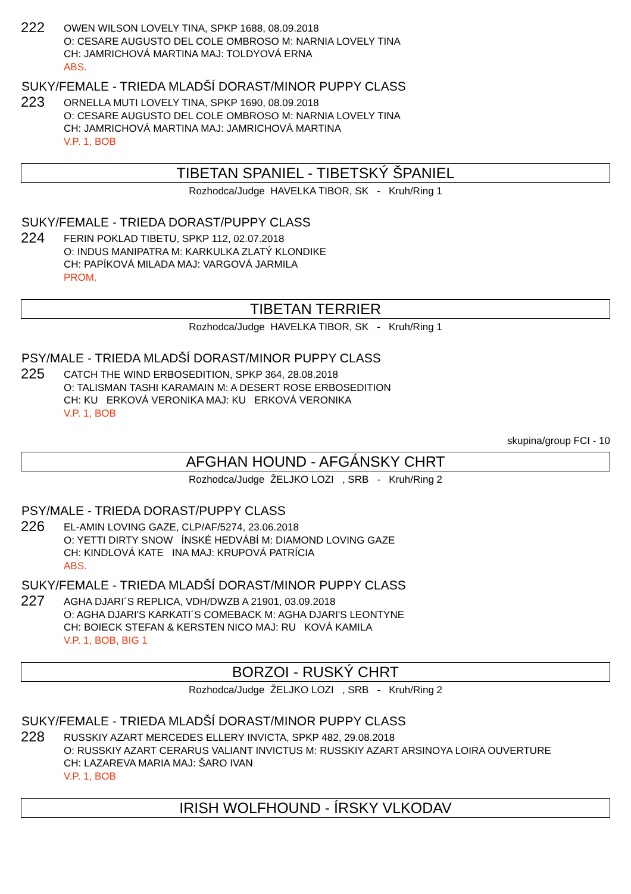222
OWEN WILSON LOVELY TINA, SPKP 1688, 08.09.2018
O: CESARE AUGUSTO DEL COLE OMBROSO M: NARNIA LOVELY TINA
CH: JAMRICHOVÁ MARTINA MAJ: TOLDYOVÁ ERNA
ABS.
SUKY/FEMALE - TRIEDA MLADŠÍ DORAST/MINOR PUPPY CLASS
223
ORNELLA MUTI LOVELY TINA, SPKP 1690, 08.09.2018
O: CESARE AUGUSTO DEL COLE OMBROSO M: NARNIA LOVELY TINA
CH: JAMRICHOVÁ MARTINA MAJ: JAMRICHOVÁ MARTINA
V.P. 1, BOB
TIBETAN SPANIEL - TIBETSKÝ ŠPANIEL
Rozhodca/Judge HAVELKA TIBOR, SK - Kruh/Ring 1
SUKY/FEMALE - TRIEDA DORAST/PUPPY CLASS
224
FERIN POKLAD TIBETU, SPKP 112, 02.07.2018
O: INDUS MANIPATRA M: KARKULKA ZLATÝ KLONDIKE
CH: PAPÍKOVÁ MILADA MAJ: VARGOVÁ JARMILA
PROM.
TIBETAN TERRIER
Rozhodca/Judge HAVELKA TIBOR, SK - Kruh/Ring 1
PSY/MALE - TRIEDA MLADŠÍ DORAST/MINOR PUPPY CLASS
225
CATCH THE WIND ERBOSEDITION, SPKP 364, 28.08.2018
O: TALISMAN TASHI KARAMAIN M: A DESERT ROSE ERBOSEDITION
CH: KU ERKOVÁ VERONIKA MAJ: KU ERKOVÁ VERONIKA
V.P. 1, BOB
skupina/group FCI - 10
AFGHAN HOUND - AFGÁNSKY CHRT
Rozhodca/Judge ŽELJKO LOZI , SRB - Kruh/Ring 2
PSY/MALE - TRIEDA DORAST/PUPPY CLASS
226
EL-AMIN LOVING GAZE, CLP/AF/5274, 23.06.2018
O: YETTI DIRTY SNOW ÍNSKÉ HEDVÁBÍ M: DIAMOND LOVING GAZE
CH: KINDLOVÁ KATE INA MAJ: KRUPOVÁ PATRÍCIA
ABS.
SUKY/FEMALE - TRIEDA MLADŠÍ DORAST/MINOR PUPPY CLASS
227
AGHA DJARI´S REPLICA, VDH/DWZB A 21901, 03.09.2018
O: AGHA DJARI'S KARKATI´S COMEBACK M: AGHA DJARI'S LEONTYNE
CH: BOIECK STEFAN & KERSTEN NICO MAJ: RU KOVÁ KAMILA
V.P. 1, BOB, BIG 1
BORZOI - RUSKÝ CHRT
Rozhodca/Judge ŽELJKO LOZI , SRB - Kruh/Ring 2
SUKY/FEMALE - TRIEDA MLADŠÍ DORAST/MINOR PUPPY CLASS
228
RUSSKIY AZART MERCEDES ELLERY INVICTA, SPKP 482, 29.08.2018
O: RUSSKIY AZART CERARUS VALIANT INVICTUS M: RUSSKIY AZART ARSINOYA LOIRA OUVERTURE
CH: LAZAREVA MARIA MAJ: ŠARO IVAN
V.P. 1, BOB
IRISH WOLFHOUND - ÍRSKY VLKODAV